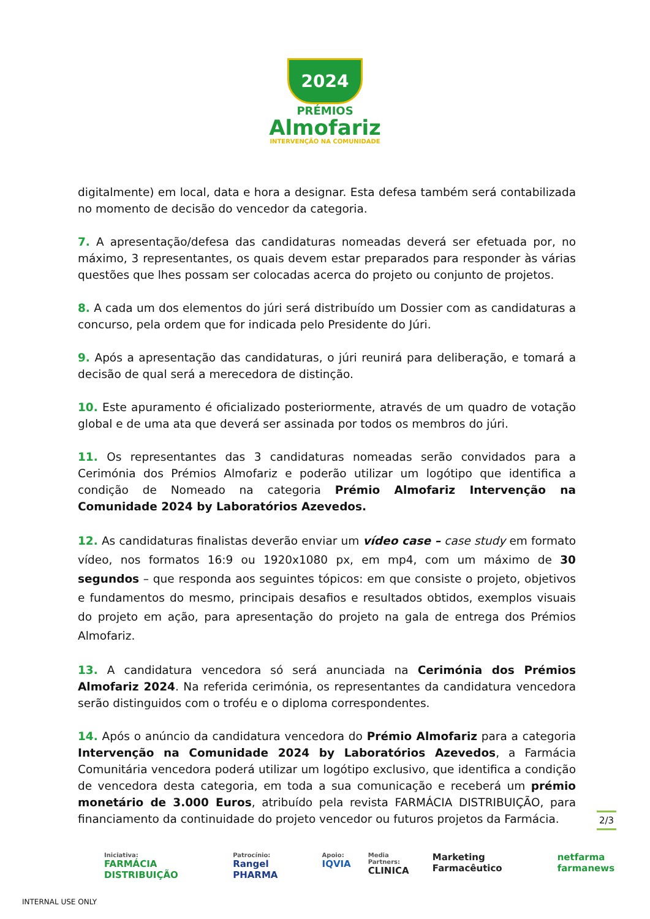2024
PRÉMIOS
Almofariz
INTERVENÇÃO NA COMUNIDADE
digitalmente) em local, data e hora a designar. Esta defesa também será contabilizada no momento de decisão do vencedor da categoria.
7. A apresentação/defesa das candidaturas nomeadas deverá ser efetuada por, no máximo, 3 representantes, os quais devem estar preparados para responder às várias questões que lhes possam ser colocadas acerca do projeto ou conjunto de projetos.
8. A cada um dos elementos do júri será distribuído um Dossier com as candidaturas a concurso, pela ordem que for indicada pelo Presidente do Júri.
9. Após a apresentação das candidaturas, o júri reunirá para deliberação, e tomará a decisão de qual será a merecedora de distinção.
10. Este apuramento é oficializado posteriormente, através de um quadro de votação global e de uma ata que deverá ser assinada por todos os membros do júri.
11. Os representantes das 3 candidaturas nomeadas serão convidados para a Cerimónia dos Prémios Almofariz e poderão utilizar um logótipo que identifica a condição de Nomeado na categoria Prémio Almofariz Intervenção na Comunidade 2024 by Laboratórios Azevedos.
12. As candidaturas finalistas deverão enviar um vídeo case – case study em formato vídeo, nos formatos 16:9 ou 1920x1080 px, em mp4, com um máximo de 30 segundos – que responda aos seguintes tópicos: em que consiste o projeto, objetivos e fundamentos do mesmo, principais desafios e resultados obtidos, exemplos visuais do projeto em ação, para apresentação do projeto na gala de entrega dos Prémios Almofariz.
13. A candidatura vencedora só será anunciada na Cerimónia dos Prémios Almofariz 2024. Na referida cerimónia, os representantes da candidatura vencedora serão distinguidos com o troféu e o diploma correspondentes.
14. Após o anúncio da candidatura vencedora do Prémio Almofariz para a categoria Intervenção na Comunidade 2024 by Laboratórios Azevedos, a Farmácia Comunitária vencedora poderá utilizar um logótipo exclusivo, que identifica a condição de vencedora desta categoria, em toda a sua comunicação e receberá um prémio monetário de 3.000 Euros, atribuído pela revista FARMÁCIA DISTRIBUIÇÃO, para financiamento da continuidade do projeto vencedor ou futuros projetos da Farmácia.
2/3
Iniciativa:
FARMÁCIA DISTRIBUIÇÃO
Patrocínio:
Rangel PHARMA
Apoio:
IQVIA
Media Partners:
CLINICA
Marketing Farmacêutico netfarma farmanews
INTERNAL USE ONLY